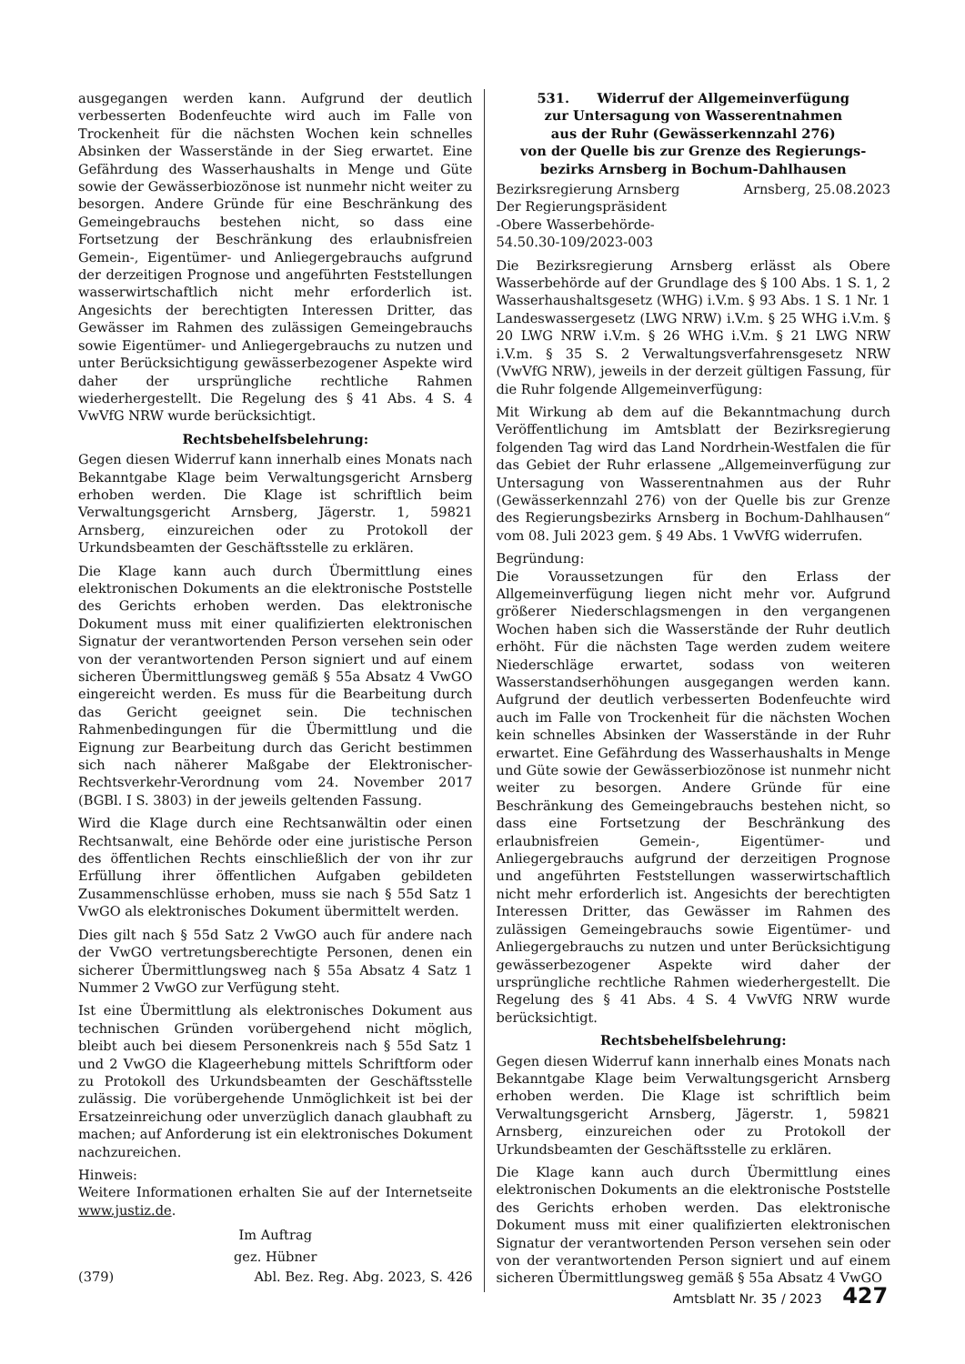ausgegangen werden kann. Aufgrund der deutlich verbesserten Bodenfeuchte wird auch im Falle von Trockenheit für die nächsten Wochen kein schnelles Absinken der Wasserstände in der Sieg erwartet. Eine Gefährdung des Wasserhaushalts in Menge und Güte sowie der Gewässerbiozönose ist nunmehr nicht weiter zu besorgen. Andere Gründe für eine Beschränkung des Gemeingebrauchs bestehen nicht, so dass eine Fortsetzung der Beschränkung des erlaubnisfreien Gemein-, Eigentümer- und Anliegergebrauchs aufgrund der derzeitigen Prognose und angeführten Feststellungen wasserwirtschaftlich nicht mehr erforderlich ist. Angesichts der berechtigten Interessen Dritter, das Gewässer im Rahmen des zulässigen Gemeingebrauchs sowie Eigentümer- und Anliegergebrauchs zu nutzen und unter Berücksichtigung gewässerbezogener Aspekte wird daher der ursprüngliche rechtliche Rahmen wiederhergestellt. Die Regelung des § 41 Abs. 4 S. 4 VwVfG NRW wurde berücksichtigt.
Rechtsbehelfsbelehrung:
Gegen diesen Widerruf kann innerhalb eines Monats nach Bekanntgabe Klage beim Verwaltungsgericht Arnsberg erhoben werden. Die Klage ist schriftlich beim Verwaltungsgericht Arnsberg, Jägerstr. 1, 59821 Arnsberg, einzureichen oder zu Protokoll der Urkundsbeamten der Geschäftsstelle zu erklären.
Die Klage kann auch durch Übermittlung eines elektronischen Dokuments an die elektronische Poststelle des Gerichts erhoben werden. Das elektronische Dokument muss mit einer qualifizierten elektronischen Signatur der verantwortenden Person versehen sein oder von der verantwortenden Person signiert und auf einem sicheren Übermittlungsweg gemäß § 55a Absatz 4 VwGO eingereicht werden. Es muss für die Bearbeitung durch das Gericht geeignet sein. Die technischen Rahmenbedingungen für die Übermittlung und die Eignung zur Bearbeitung durch das Gericht bestimmen sich nach näherer Maßgabe der Elektronischer-Rechtsverkehr-Verordnung vom 24. November 2017 (BGBl. I S. 3803) in der jeweils geltenden Fassung.
Wird die Klage durch eine Rechtsanwältin oder einen Rechtsanwalt, eine Behörde oder eine juristische Person des öffentlichen Rechts einschließlich der von ihr zur Erfüllung ihrer öffentlichen Aufgaben gebildeten Zusammenschlüsse erhoben, muss sie nach § 55d Satz 1 VwGO als elektronisches Dokument übermittelt werden.
Dies gilt nach § 55d Satz 2 VwGO auch für andere nach der VwGO vertretungsberechtigte Personen, denen ein sicherer Übermittlungsweg nach § 55a Absatz 4 Satz 1 Nummer 2 VwGO zur Verfügung steht.
Ist eine Übermittlung als elektronisches Dokument aus technischen Gründen vorübergehend nicht möglich, bleibt auch bei diesem Personenkreis nach § 55d Satz 1 und 2 VwGO die Klageerhebung mittels Schriftform oder zu Protokoll des Urkundsbeamten der Geschäftsstelle zulässig. Die vorübergehende Unmöglichkeit ist bei der Ersatzeinreichung oder unverzüglich danach glaubhaft zu machen; auf Anforderung ist ein elektronisches Dokument nachzureichen.
Hinweis:
Weitere Informationen erhalten Sie auf der Internetseite www.justiz.de.
Im Auftrag
gez. Hübner
(379) Abl. Bez. Reg. Abg. 2023, S. 426
531. Widerruf der Allgemeinverfügung
zur Untersagung von Wasserentnahmen
aus der Ruhr (Gewässerkennzahl 276)
von der Quelle bis zur Grenze des Regierungs-
bezirks Arnsberg in Bochum-Dahlhausen
Bezirksregierung Arnsberg Arnsberg, 25.08.2023
Der Regierungspräsident
-Obere Wasserbehörde-
54.50.30-109/2023-003
Die Bezirksregierung Arnsberg erlässt als Obere Wasserbehörde auf der Grundlage des § 100 Abs. 1 S. 1, 2 Wasserhaushaltsgesetz (WHG) i.V.m. § 93 Abs. 1 S. 1 Nr. 1 Landeswassergesetz (LWG NRW) i.V.m. § 25 WHG i.V.m. § 20 LWG NRW i.V.m. § 26 WHG i.V.m. § 21 LWG NRW i.V.m. § 35 S. 2 Verwaltungsverfahrensgesetz NRW (VwVfG NRW), jeweils in der derzeit gültigen Fassung, für die Ruhr folgende Allgemeinverfügung:
Mit Wirkung ab dem auf die Bekanntmachung durch Veröffentlichung im Amtsblatt der Bezirksregierung folgenden Tag wird das Land Nordrhein-Westfalen die für das Gebiet der Ruhr erlassene „Allgemeinverfügung zur Untersagung von Wasserentnahmen aus der Ruhr (Gewässerkennzahl 276) von der Quelle bis zur Grenze des Regierungsbezirks Arnsberg in Bochum-Dahlhausen“ vom 08. Juli 2023 gem. § 49 Abs. 1 VwVfG widerrufen.
Begründung:
Die Voraussetzungen für den Erlass der Allgemeinverfügung liegen nicht mehr vor. Aufgrund größerer Niederschlagsmengen in den vergangenen Wochen haben sich die Wasserstände der Ruhr deutlich erhöht. Für die nächsten Tage werden zudem weitere Niederschläge erwartet, sodass von weiteren Wasserstandserhöhungen ausgegangen werden kann. Aufgrund der deutlich verbesserten Bodenfeuchte wird auch im Falle von Trockenheit für die nächsten Wochen kein schnelles Absinken der Wasserstände in der Ruhr erwartet. Eine Gefährdung des Wasserhaushalts in Menge und Güte sowie der Gewässerbiozönose ist nunmehr nicht weiter zu besorgen. Andere Gründe für eine Beschränkung des Gemeingebrauchs bestehen nicht, so dass eine Fortsetzung der Beschränkung des erlaubnisfreien Gemein-, Eigentümer- und Anliegergebrauchs aufgrund der derzeitigen Prognose und angeführten Feststellungen wasserwirtschaftlich nicht mehr erforderlich ist. Angesichts der berechtigten Interessen Dritter, das Gewässer im Rahmen des zulässigen Gemeingebrauchs sowie Eigentümer- und Anliegergebrauchs zu nutzen und unter Berücksichtigung gewässerbezogener Aspekte wird daher der ursprüngliche rechtliche Rahmen wiederhergestellt. Die Regelung des § 41 Abs. 4 S. 4 VwVfG NRW wurde berücksichtigt.
Rechtsbehelfsbelehrung:
Gegen diesen Widerruf kann innerhalb eines Monats nach Bekanntgabe Klage beim Verwaltungsgericht Arnsberg erhoben werden. Die Klage ist schriftlich beim Verwaltungsgericht Arnsberg, Jägerstr. 1, 59821 Arnsberg, einzureichen oder zu Protokoll der Urkundsbeamten der Geschäftsstelle zu erklären.
Die Klage kann auch durch Übermittlung eines elektronischen Dokuments an die elektronische Poststelle des Gerichts erhoben werden. Das elektronische Dokument muss mit einer qualifizierten elektronischen Signatur der verantwortenden Person versehen sein oder von der verantwortenden Person signiert und auf einem sicheren Übermittlungsweg gemäß § 55a Absatz 4 VwGO
Amtsblatt Nr. 35 / 2023 427